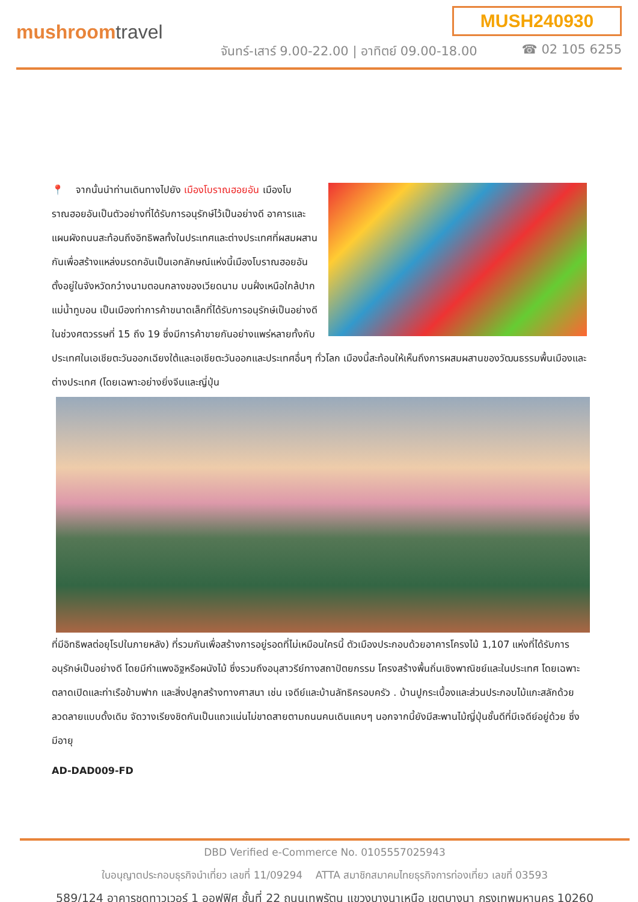mushroomtravel
MUSH240930
จันทร์-เสาร์ 9.00-22.00 | อาทิตย์ 09.00-18.00
☎ 02 105 6255
📍 จากนั้นนำท่านเดินทางไปยัง เมืองโบราณฮอยอัน เมืองโบราณฮอยอันเป็นตัวอย่างที่ได้รับการอนุรักษ์ไว้เป็นอย่างดี อาคารและแผนผังถนนสะท้อนถึงอิทธิพลทั้งในประเทศและต่างประเทศที่ผสมผสานกันเพื่อสร้างแหล่งมรดกอันเป็นเอกลักษณ์แห่งนี้เมืองโบราณฮอยอันตั้งอยู่ในจังหวัดกว๋างนามตอนกลางของเวียดนาม บนฝั่งเหนือใกล้ปากแม่น้ำทูบอน เป็นเมืองท่าการค้าขนาดเล็กที่ได้รับการอนุรักษ์เป็นอย่างดีในช่วงศตวรรษที่ 15 ถึง 19 ซึ่งมีการค้าขายกันอย่างแพร่หลายทั้งกับประเทศในเอเชียตะวันออกเฉียงใต้และเอเชียตะวันออกและประเทศอื่นๆ ทั่วโลก เมืองนี้สะท้อนให้เห็นถึงการผสมผสานของวัฒนธรรมพื้นเมืองและต่างประเทศ (โดยเฉพาะอย่างยิ่งจีนและญี่ปุ่น
ที่มีอิทธิพลต่อยุโรปในภายหลัง) ที่รวมกันเพื่อสร้างการอยู่รอดที่ไม่เหมือนใครนี้ ตัวเมืองประกอบด้วยอาคารโครงไม้ 1,107 แห่งที่ได้รับการอนุรักษ์เป็นอย่างดี โดยมีกำแพงอิฐหรือผนังไม้ ซึ่งรวมถึงอนุสาวรีย์ทางสถาปัตยกรรม โครงสร้างพื้นถิ่นเชิงพาณิชย์และในประเทศ โดยเฉพาะตลาดเปิดและท่าเรือข้ามฟาก และสิ่งปลูกสร้างทางศาสนา เช่น เจดีย์และบ้านลัทธิครอบครัว . บ้านปูกระเบื้องและส่วนประกอบไม้แกะสลักด้วยลวดลายแบบดั้งเดิม จัดวางเรียงชิดกันเป็นแถวแน่นไม่ขาดสายตามถนนคนเดินแคบๆ นอกจากนี้ยังมีสะพานไม้ญี่ปุ่นชั้นดีที่มีเจดีย์อยู่ด้วย ซึ่งมีอายุ
AD-DAD009-FD
DBD Verified e-Commerce No. 0105557025943
ใบอนุญาตประกอบธุรกิจนำเที่ยว เลขที่ 11/09294 ATTA สมาชิกสมาคมไทยธุรกิจการท่องเที่ยว เลขที่ 03593
589/124 อาคารชุดทาวเวอร์ 1 ออฟฟิศ ชั้นที่ 22 ถนนเทพรัตน แขวงบางนาเหนือ เขตบางนา กรุงเทพมหานคร 10260